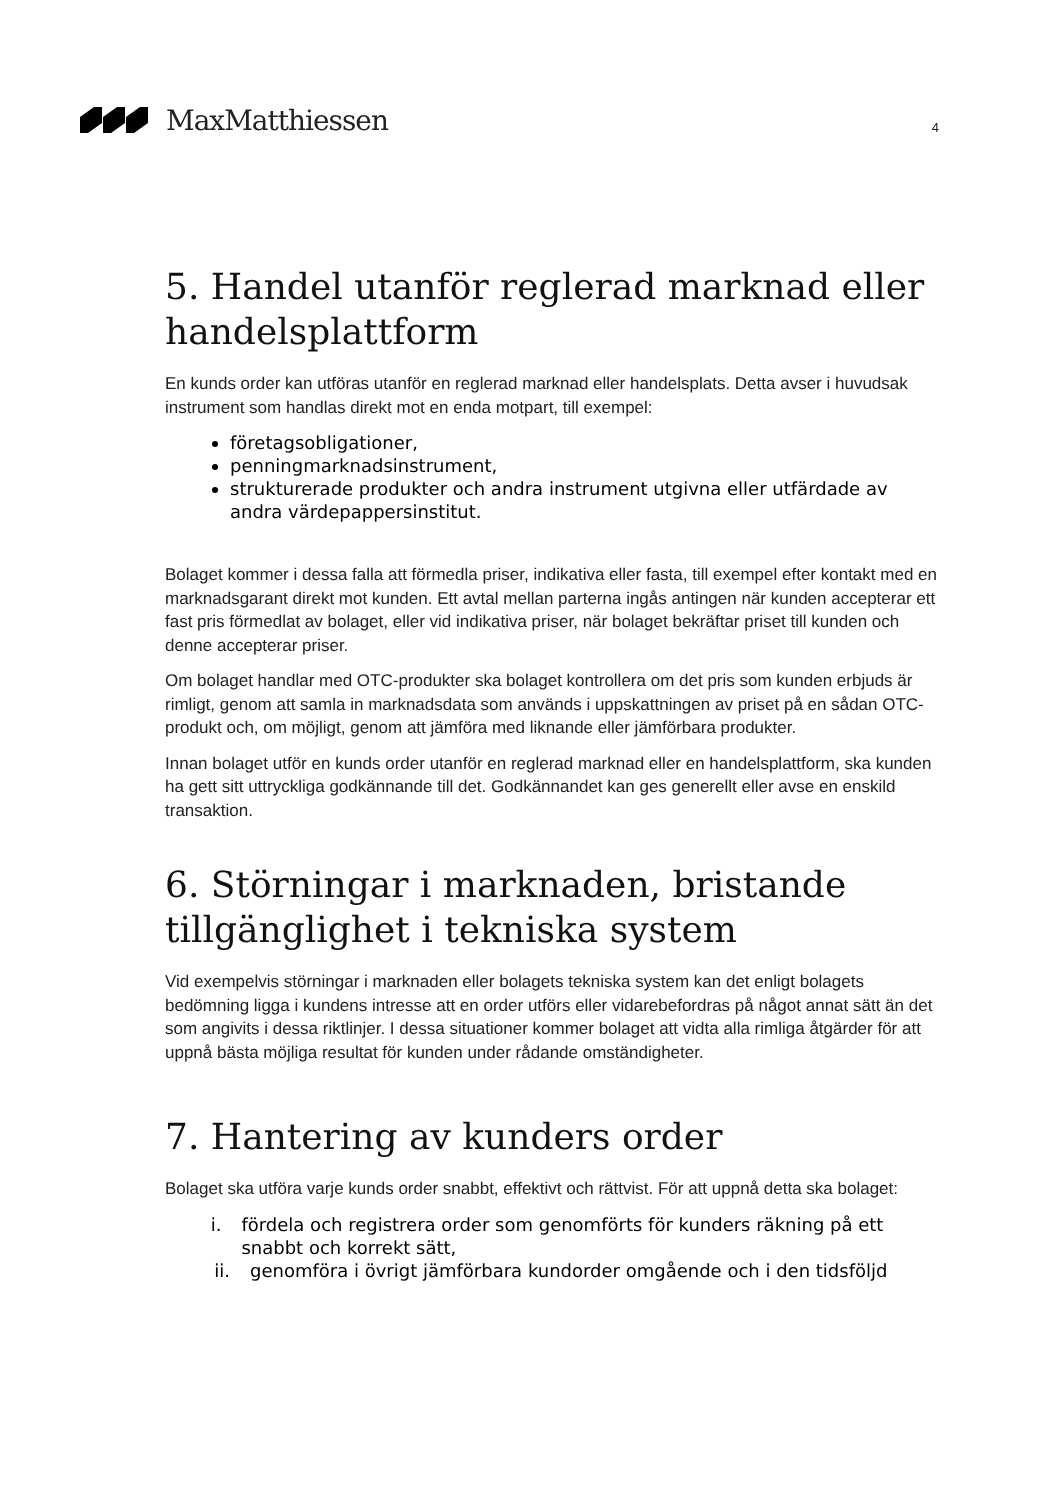MaxMatthiessen
4
5. Handel utanför reglerad marknad eller handelsplattform
En kunds order kan utföras utanför en reglerad marknad eller handelsplats. Detta avser i huvudsak instrument som handlas direkt mot en enda motpart, till exempel:
företagsobligationer,
penningmarknadsinstrument,
strukturerade produkter och andra instrument utgivna eller utfärdade av andra värdepappersinstitut.
Bolaget kommer i dessa falla att förmedla priser, indikativa eller fasta, till exempel efter kontakt med en marknadsgarant direkt mot kunden. Ett avtal mellan parterna ingås antingen när kunden accepterar ett fast pris förmedlat av bolaget, eller vid indikativa priser, när bolaget bekräftar priset till kunden och denne accepterar priser.
Om bolaget handlar med OTC-produkter ska bolaget kontrollera om det pris som kunden erbjuds är rimligt, genom att samla in marknadsdata som används i uppskattningen av priset på en sådan OTC-produkt och, om möjligt, genom att jämföra med liknande eller jämförbara produkter.
Innan bolaget utför en kunds order utanför en reglerad marknad eller en handelsplattform, ska kunden ha gett sitt uttryckliga godkännande till det. Godkännandet kan ges generellt eller avse en enskild transaktion.
6. Störningar i marknaden, bristande tillgänglighet i tekniska system
Vid exempelvis störningar i marknaden eller bolagets tekniska system kan det enligt bolagets bedömning ligga i kundens intresse att en order utförs eller vidarebefordras på något annat sätt än det som angivits i dessa riktlinjer. I dessa situationer kommer bolaget att vidta alla rimliga åtgärder för att uppnå bästa möjliga resultat för kunden under rådande omständigheter.
7. Hantering av kunders order
Bolaget ska utföra varje kunds order snabbt, effektivt och rättvist. För att uppnå detta ska bolaget:
i. fördela och registrera order som genomförts för kunders räkning på ett snabbt och korrekt sätt,
ii. genomföra i övrigt jämförbara kundorder omgående och i den tidsföljd